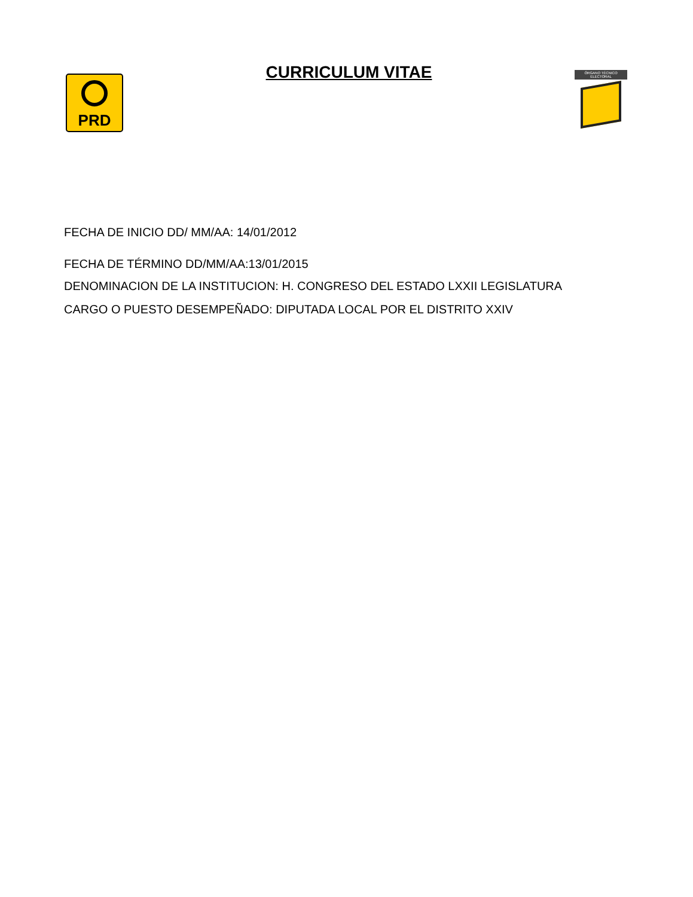PRD
CURRICULUM VITAE
ÓRGANO TÉCNICO ELECTORAL
FECHA DE INICIO DD/ MM/AA: 14/01/2012
FECHA DE TÉRMINO DD/MM/AA:13/01/2015
DENOMINACION DE LA INSTITUCION: H. CONGRESO DEL ESTADO LXXII LEGISLATURA
CARGO O PUESTO DESEMPEÑADO: DIPUTADA LOCAL POR EL DISTRITO XXIV